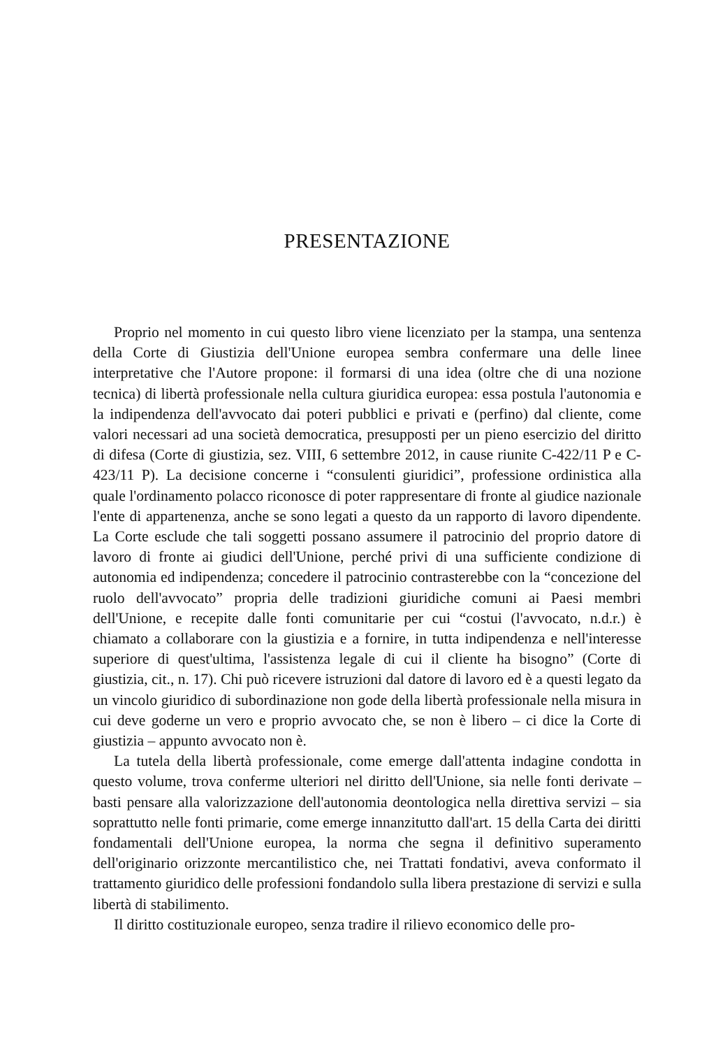PRESENTAZIONE
Proprio nel momento in cui questo libro viene licenziato per la stampa, una sentenza della Corte di Giustizia dell'Unione europea sembra confermare una delle linee interpretative che l'Autore propone: il formarsi di una idea (oltre che di una nozione tecnica) di libertà professionale nella cultura giuridica europea: essa postula l'autonomia e la indipendenza dell'avvocato dai poteri pubblici e privati e (perfino) dal cliente, come valori necessari ad una società democratica, presupposti per un pieno esercizio del diritto di difesa (Corte di giustizia, sez. VIII, 6 settembre 2012, in cause riunite C-422/11 P e C-423/11 P). La decisione concerne i “consulenti giuridici”, professione ordinistica alla quale l'ordinamento polacco riconosce di poter rappresentare di fronte al giudice nazionale l'ente di appartenenza, anche se sono legati a questo da un rapporto di lavoro dipendente. La Corte esclude che tali soggetti possano assumere il patrocinio del proprio datore di lavoro di fronte ai giudici dell'Unione, perché privi di una sufficiente condizione di autonomia ed indipendenza; concedere il patrocinio contrasterebbe con la “concezione del ruolo dell'avvocato” propria delle tradizioni giuridiche comuni ai Paesi membri dell'Unione, e recepite dalle fonti comunitarie per cui “costui (l'avvocato, n.d.r.) è chiamato a collaborare con la giustizia e a fornire, in tutta indipendenza e nell'interesse superiore di quest'ultima, l'assistenza legale di cui il cliente ha bisogno” (Corte di giustizia, cit., n. 17). Chi può ricevere istruzioni dal datore di lavoro ed è a questi legato da un vincolo giuridico di subordinazione non gode della libertà professionale nella misura in cui deve goderne un vero e proprio avvocato che, se non è libero – ci dice la Corte di giustizia – appunto avvocato non è.
La tutela della libertà professionale, come emerge dall'attenta indagine condotta in questo volume, trova conferme ulteriori nel diritto dell'Unione, sia nelle fonti derivate – basti pensare alla valorizzazione dell'autonomia deontologica nella direttiva servizi – sia soprattutto nelle fonti primarie, come emerge innanzitutto dall'art. 15 della Carta dei diritti fondamentali dell'Unione europea, la norma che segna il definitivo superamento dell'originario orizzonte mercantilistico che, nei Trattati fondativi, aveva conformato il trattamento giuridico delle professioni fondandolo sulla libera prestazione di servizi e sulla libertà di stabilimento.
Il diritto costituzionale europeo, senza tradire il rilievo economico delle pro-